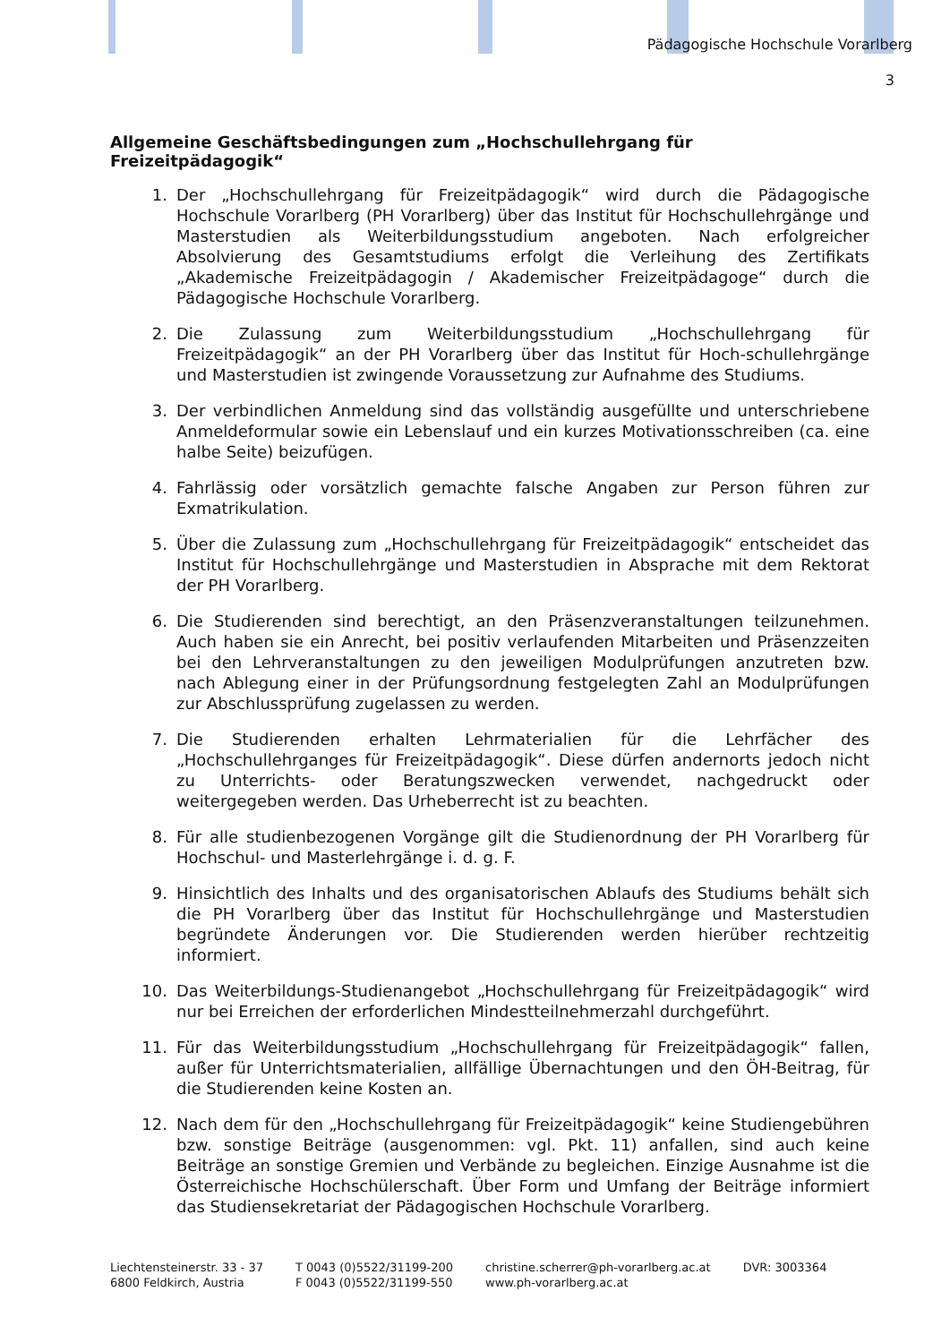Pädagogische Hochschule Vorarlberg
3
Allgemeine Geschäftsbedingungen zum „Hochschullehrgang für Freizeitpädagogik“
1. Der „Hochschullehrgang für Freizeitpädagogik“ wird durch die Pädagogische Hochschule Vorarlberg (PH Vorarlberg) über das Institut für Hochschullehrgänge und Masterstudien als Weiterbildungsstudium angeboten. Nach erfolgreicher Absolvierung des Gesamtstudiums erfolgt die Verleihung des Zertifikats „Akademische Freizeitpädagogin / Akademischer Freizeitpädagoge“ durch die Pädagogische Hochschule Vorarlberg.
2. Die Zulassung zum Weiterbildungsstudium „Hochschullehrgang für Freizeitpädagogik“ an der PH Vorarlberg über das Institut für Hoch-schullehrgänge und Masterstudien ist zwingende Voraussetzung zur Aufnahme des Studiums.
3. Der verbindlichen Anmeldung sind das vollständig ausgefüllte und unterschriebene Anmeldeformular sowie ein Lebenslauf und ein kurzes Motivationsschreiben (ca. eine halbe Seite) beizufügen.
4. Fahrlässig oder vorsätzlich gemachte falsche Angaben zur Person führen zur Exmatrikulation.
5. Über die Zulassung zum „Hochschullehrgang für Freizeitpädagogik“ entscheidet das Institut für Hochschullehrgänge und Masterstudien in Absprache mit dem Rektorat der PH Vorarlberg.
6. Die Studierenden sind berechtigt, an den Präsenzveranstaltungen teilzunehmen. Auch haben sie ein Anrecht, bei positiv verlaufenden Mitarbeiten und Präsenzzeiten bei den Lehrveranstaltungen zu den jeweiligen Modulprüfungen anzutreten bzw. nach Ablegung einer in der Prüfungsordnung festgelegten Zahl an Modulprüfungen zur Abschlussprüfung zugelassen zu werden.
7. Die Studierenden erhalten Lehrmaterialien für die Lehrfächer des „Hochschullehrganges für Freizeitpädagogik“. Diese dürfen andernorts jedoch nicht zu Unterrichts- oder Beratungszwecken verwendet, nachgedruckt oder weitergegeben werden. Das Urheberrecht ist zu beachten.
8. Für alle studienbezogenen Vorgänge gilt die Studienordnung der PH Vorarlberg für Hochschul- und Masterlehrgänge i. d. g. F.
9. Hinsichtlich des Inhalts und des organisatorischen Ablaufs des Studiums behält sich die PH Vorarlberg über das Institut für Hochschullehrgänge und Masterstudien begründete Änderungen vor. Die Studierenden werden hierüber rechtzeitig informiert.
10. Das Weiterbildungs-Studienangebot „Hochschullehrgang für Freizeitpädagogik“ wird nur bei Erreichen der erforderlichen Mindestteilnehmerzahl durchgeführt.
11. Für das Weiterbildungsstudium „Hochschullehrgang für Freizeitpädagogik“ fallen, außer für Unterrichtsmaterialien, allfällige Übernachtungen und den ÖH-Beitrag, für die Studierenden keine Kosten an.
12. Nach dem für den „Hochschullehrgang für Freizeitpädagogik“ keine Studiengebühren bzw. sonstige Beiträge (ausgenommen: vgl. Pkt. 11) anfallen, sind auch keine Beiträge an sonstige Gremien und Verbände zu begleichen. Einzige Ausnahme ist die Österreichische Hochschülerschaft. Über Form und Umfang der Beiträge informiert das Studiensekretariat der Pädagogischen Hochschule Vorarlberg.
Liechtensteinerstr. 33 - 37
6800 Feldkirch, Austria
T 0043 (0)5522/31199-200
F 0043 (0)5522/31199-550
christine.scherrer@ph-vorarlberg.ac.at
www.ph-vorarlberg.ac.at
DVR: 3003364